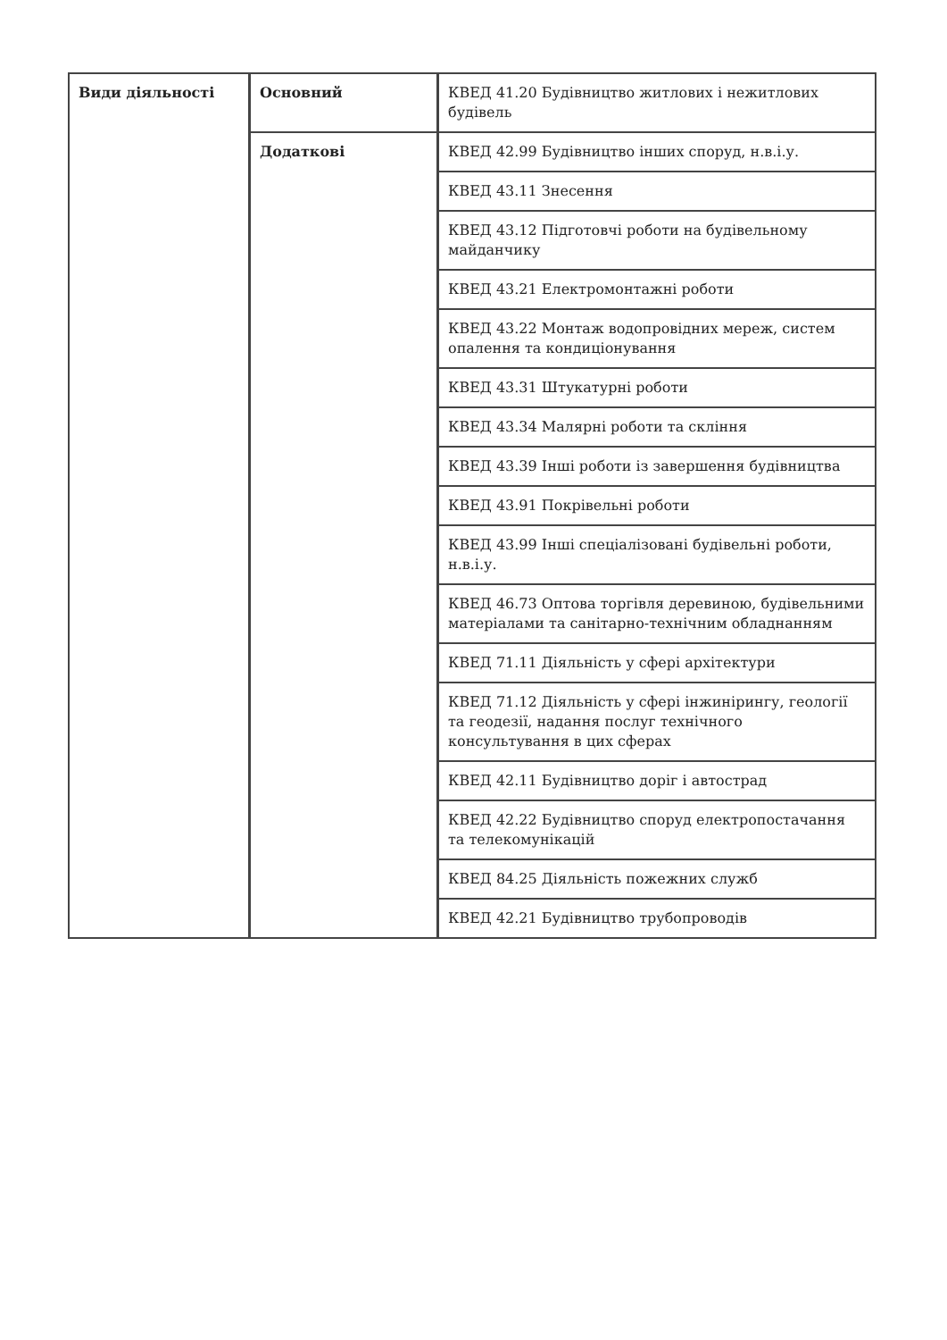| Види діяльності | Основний | КВЕД 41.20 Будівництво житлових і нежитлових будівель |
| | Додаткові | КВЕД 42.99 Будівництво інших споруд, н.в.і.у. |
| | | КВЕД 43.11 Знесення |
| | | КВЕД 43.12 Підготовчі роботи на будівельному майданчику |
| | | КВЕД 43.21 Електромонтажні роботи |
| | | КВЕД 43.22 Монтаж водопровідних мереж, систем опалення та кондиціонування |
| | | КВЕД 43.31 Штукатурні роботи |
| | | КВЕД 43.34 Малярні роботи та скління |
| | | КВЕД 43.39 Інші роботи із завершення будівництва |
| | | КВЕД 43.91 Покрівельні роботи |
| | | КВЕД 43.99 Інші спеціалізовані будівельні роботи, н.в.і.у. |
| | | КВЕД 46.73 Оптова торгівля деревиною, будівельними матеріалами та санітарно-технічним обладнанням |
| | | КВЕД 71.11 Діяльність у сфері архітектури |
| | | КВЕД 71.12 Діяльність у сфері інжинірингу, геології та геодезії, надання послуг технічного консультування в цих сферах |
| | | КВЕД 42.11 Будівництво доріг і автострад |
| | | КВЕД 42.22 Будівництво споруд електропостачання та телекомунікацій |
| | | КВЕД 84.25 Діяльність пожежних служб |
| | | КВЕД 42.21 Будівництво трубопроводів |